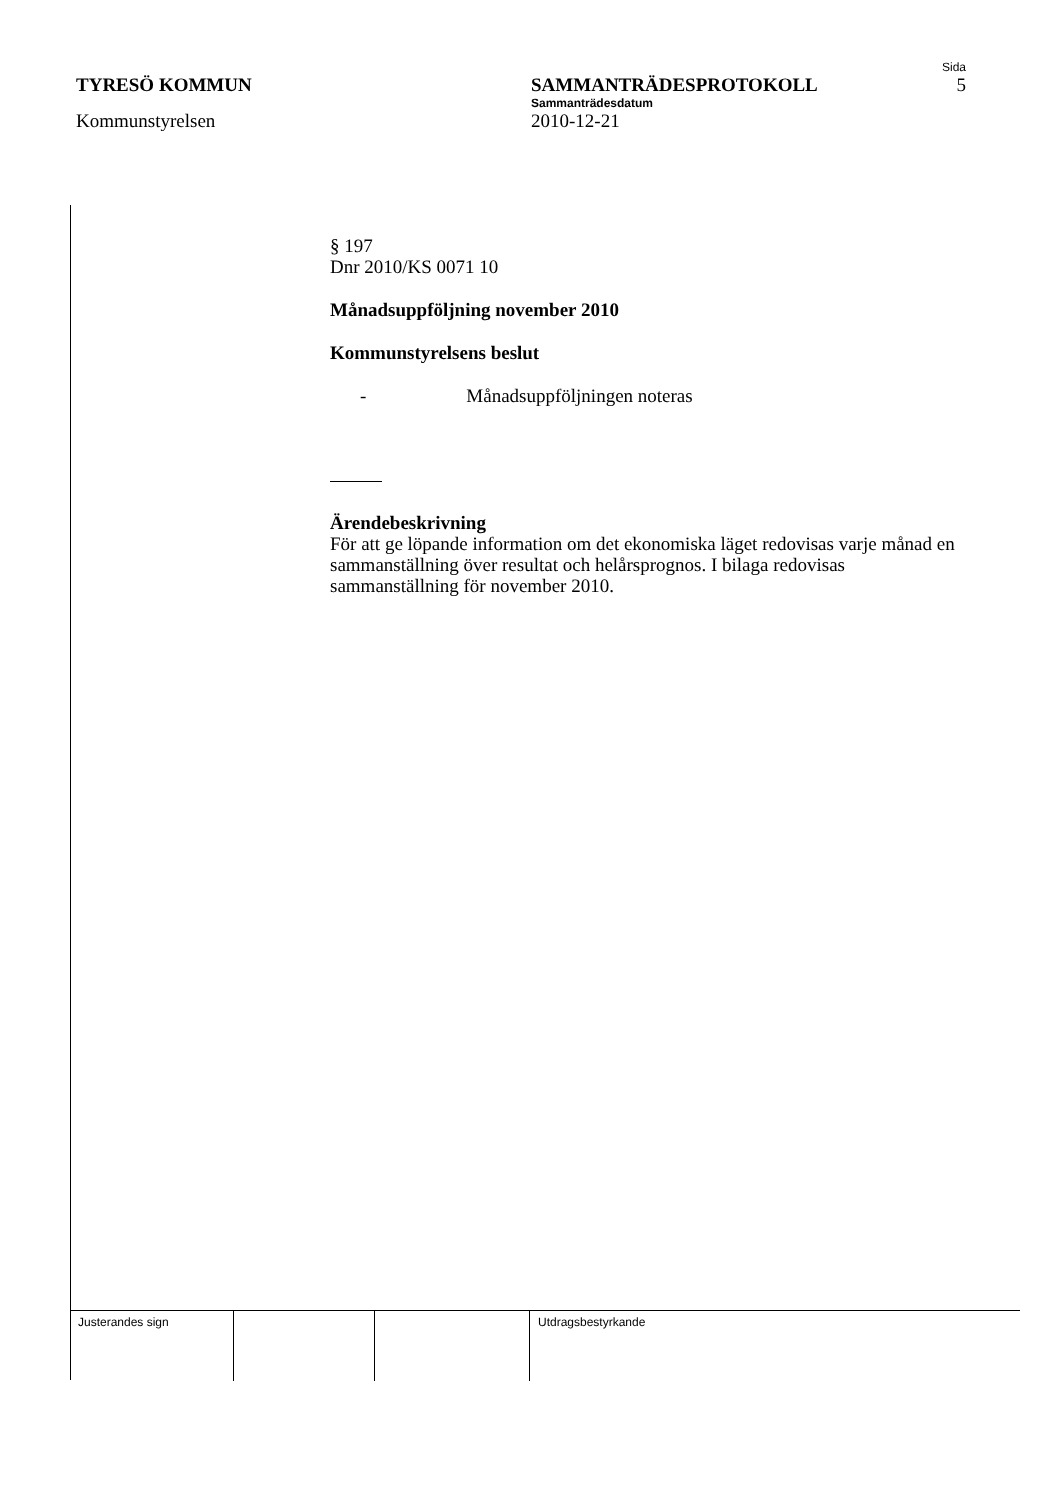Sida
TYRESÖ KOMMUN SAMMANTRÄDESPROTOKOLL 5
Sammanträdesdatum
Kommunstyrelsen 2010-12-21
§ 197
Dnr 2010/KS 0071 10
Månadsuppföljning november 2010
Kommunstyrelsens beslut
- Månadsuppföljningen noteras
Ärendebeskrivning
För att ge löpande information om det ekonomiska läget redovisas varje månad en sammanställning över resultat och helårsprognos. I bilaga redovisas sammanställning för november 2010.
Justerandes sign Utdragsbestyrkande